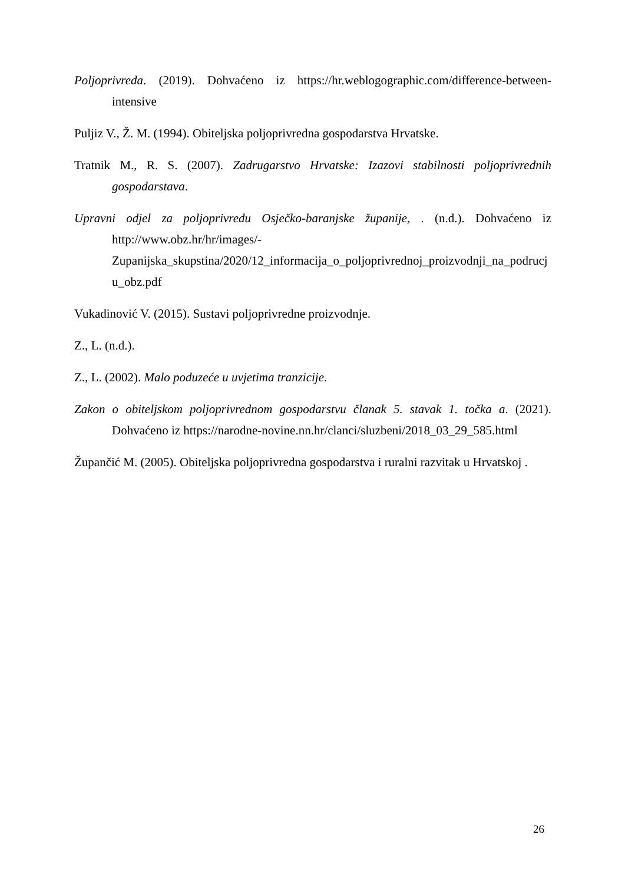Poljoprivreda. (2019). Dohvaćeno iz https://hr.weblogographic.com/difference-between-intensive
Puljiz V., Ž. M. (1994). Obiteljska poljoprivredna gospodarstva Hrvatske.
Tratnik M., R. S. (2007). Zadrugarstvo Hrvatske: Izazovi stabilnosti poljoprivrednih gospodarstava.
Upravni odjel za poljoprivredu Osječko-baranjske županije, . (n.d.). Dohvaćeno iz http://www.obz.hr/hr/images/-Zupanijska_skupstina/2020/12_informacija_o_poljoprivrednoj_proizvodnji_na_podrucju_obz.pdf
Vukadinović V. (2015). Sustavi poljoprivredne proizvodnje.
Z., L. (n.d.).
Z., L. (2002). Malo poduzeće u uvjetima tranzicije.
Zakon o obiteljskom poljoprivrednom gospodarstvu članak 5. stavak 1. točka a. (2021). Dohvaćeno iz https://narodne-novine.nn.hr/clanci/sluzbeni/2018_03_29_585.html
Župančić M. (2005). Obiteljska poljoprivredna gospodarstva i ruralni razvitak u Hrvatskoj .
26